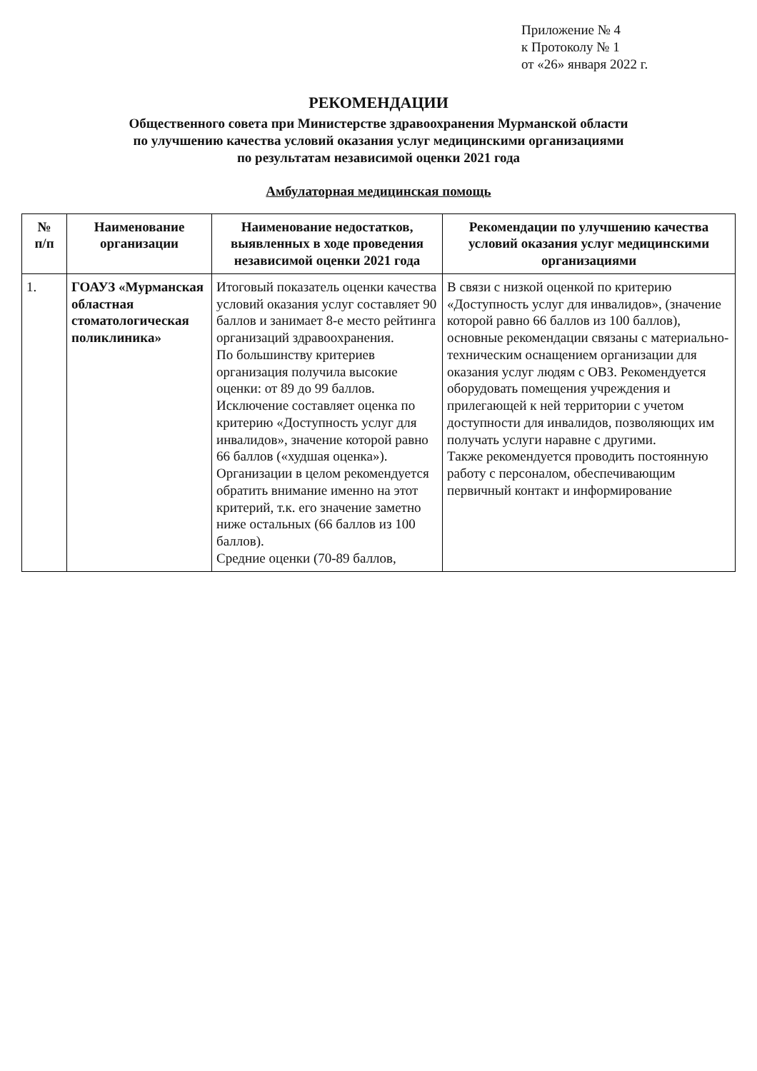Приложение № 4
к Протоколу № 1
от «26» января 2022 г.
РЕКОМЕНДАЦИИ
Общественного совета при Министерстве здравоохранения Мурманской области
по улучшению качества условий оказания услуг медицинскими организациями
по результатам независимой оценки 2021 года
Амбулаторная медицинская помощь
| № п/п | Наименование организации | Наименование недостатков, выявленных в ходе проведения независимой оценки 2021 года | Рекомендации по улучшению качества условий оказания услуг медицинскими организациями |
| --- | --- | --- | --- |
| 1. | ГОАУЗ «Мурманская областная стоматологическая поликлиника» | Итоговый показатель оценки качества условий оказания услуг составляет 90 баллов и занимает 8-е место рейтинга организаций здравоохранения. По большинству критериев организация получила высокие оценки: от 89 до 99 баллов. Исключение составляет оценка по критерию «Доступность услуг для инвалидов», значение которой равно 66 баллов («худшая оценка»). Организации в целом рекомендуется обратить внимание именно на этот критерий, т.к. его значение заметно ниже остальных (66 баллов из 100 баллов). Средние оценки (70-89 баллов, | В связи с низкой оценкой по критерию «Доступность услуг для инвалидов», (значение которой равно 66 баллов из 100 баллов), основные рекомендации связаны с материально-техническим оснащением организации для оказания услуг людям с ОВЗ. Рекомендуется оборудовать помещения учреждения и прилегающей к ней территории с учетом доступности для инвалидов, позволяющих им получать услуги наравне с другими. Также рекомендуется проводить постоянную работу с персоналом, обеспечивающим первичный контакт и информирование |